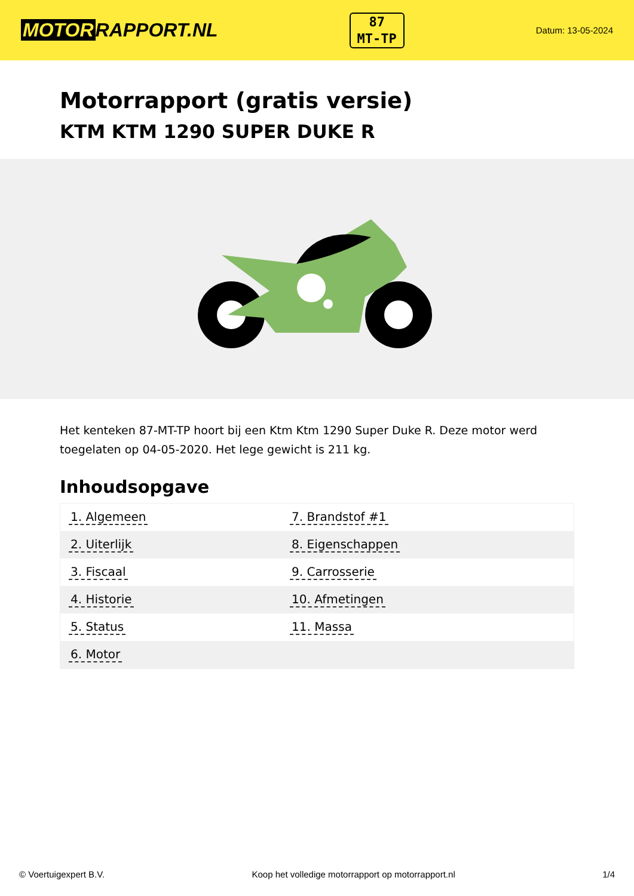MOTOR RAPPORT.NL
87
MT-TP
Datum: 13-05-2024
Motorrapport (gratis versie)
KTM KTM 1290 SUPER DUKE R
Het kenteken 87-MT-TP hoort bij een Ktm Ktm 1290 Super Duke R. Deze motor werd toegelaten op 04-05-2020. Het lege gewicht is 211 kg.
Inhoudsopgave
| 1. Algemeen | 7. Brandstof #1 |
| 2. Uiterlijk | 8. Eigenschappen |
| 3. Fiscaal | 9. Carrosserie |
| 4. Historie | 10. Afmetingen |
| 5. Status | 11. Massa |
| 6. Motor | |
© Voertuigexpert B.V. Koop het volledige motorrapport op motorrapport.nl 1/4